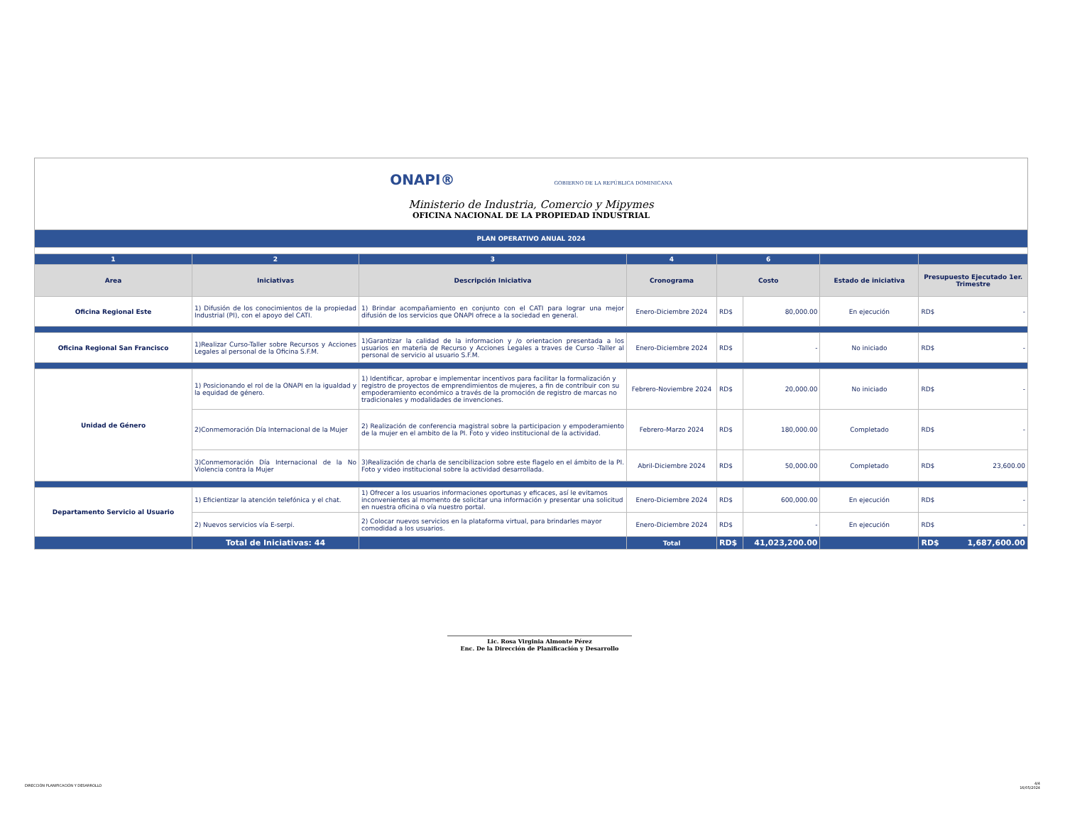ONAPI® GOBIERNO DE LA REPÚBLICA DOMINICANA
Ministerio de Industria, Comercio y Mipymes
OFICINA NACIONAL DE LA PROPIEDAD INDUSTRIAL
| PLAN OPERATIVO ANUAL 2024 | | | | | | | |
| 1 | 2 | 3 | 4 | 6 | | | |
| Area | Iniciativas | Descripción Iniciativa | Cronograma | Costo | | Estado de iniciativa | Presupuesto Ejecutado 1er. Trimestre |
| Oficina Regional Este | 1) Difusión de los conocimientos de la propiedad Industrial (PI), con el apoyo del CATI. | 1) Brindar acompañamiento en conjunto con el CATI para lograr una mejor difusión de los servicios que ONAPI ofrece a la sociedad en general. | Enero-Diciembre 2024 | RD$ | 80,000.00 | En ejecución | RD$ - |
| Oficina Regional San Francisco | 1)Realizar Curso-Taller sobre Recursos y Acciones Legales al personal de la Oficina S.F.M. | 1)Garantizar la calidad de la informacion y /o orientacion presentada a los usuarios en materia de Recurso y Acciones Legales a traves de Curso -Taller al personal de servicio al usuario S.F.M. | Enero-Diciembre 2024 | RD$ | - | No iniciado | RD$ - |
| Unidad de Género | 1) Posicionando el rol de la ONAPI en la igualdad y la equidad de género. | 1) Identificar, aprobar e implementar incentivos para facilitar la formalización y registro de proyectos de emprendimientos de mujeres, a fin de contribuir con su empoderamiento económico a través de la promoción de registro de marcas no tradicionales y modalidades de invenciones. | Febrero-Noviembre 2024 | RD$ | 20,000.00 | No iniciado | RD$ - |
| | 2)Conmemoración Día Internacional de la Mujer | 2) Realización de conferencia magistral sobre la participacion y empoderamiento de la mujer en el ambito de la PI. Foto y video institucional de la actividad. | Febrero-Marzo 2024 | RD$ | 180,000.00 | Completado | RD$ - |
| | 3)Conmemoración Día Internacional de la No Violencia contra la Mujer | 3)Realización de charla de sencibilizacion sobre este flagelo en el ámbito de la PI. Foto y video institucional sobre la actividad desarrollada. | Abril-Diciembre 2024 | RD$ | 50,000.00 | Completado | RD$ 23,600.00 |
| Departamento Servicio al Usuario | 1) Eficientizar la atención telefónica y el chat. | 1) Ofrecer a los usuarios informaciones oportunas y eficaces, así le evitamos inconvenientes al momento de solicitar una información y presentar una solicitud en nuestra oficina o vía nuestro portal. | Enero-Diciembre 2024 | RD$ | 600,000.00 | En ejecución | RD$ - |
| | 2) Nuevos servicios vía E-serpi. | 2) Colocar nuevos servicios en la plataforma virtual, para brindarles mayor comodidad a los usuarios. | Enero-Diciembre 2024 | RD$ | - | En ejecución | RD$ - |
| | Total de Iniciativas: 44 | | Total | RD$ | 41,023,200.00 | | RD$ 1,687,600.00 |
Lic. Rosa Virginia Almonte Pérez
Enc. De la Dirección de Planificación y Desarrollo
DIRECCIÓN PLANIFICACIÓN Y DESARROLLO
4/4
16/05/2024